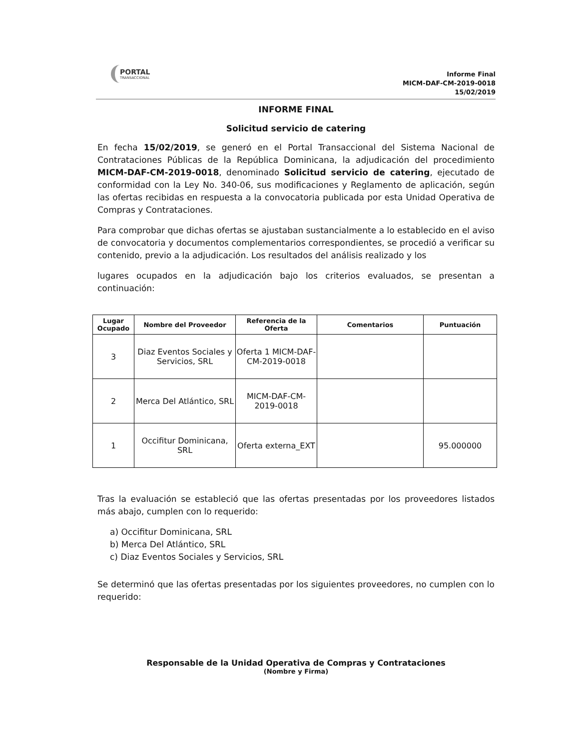PORTAL
TRANSACCIONAL
Informe Final
MICM-DAF-CM-2019-0018
15/02/2019
INFORME FINAL
Solicitud servicio de catering
En fecha 15/02/2019, se generó en el Portal Transaccional del Sistema Nacional de Contrataciones Públicas de la República Dominicana, la adjudicación del procedimiento MICM-DAF-CM-2019-0018, denominado Solicitud servicio de catering, ejecutado de conformidad con la Ley No. 340-06, sus modificaciones y Reglamento de aplicación, según las ofertas recibidas en respuesta a la convocatoria publicada por esta Unidad Operativa de Compras y Contrataciones.
Para comprobar que dichas ofertas se ajustaban sustancialmente a lo establecido en el aviso de convocatoria y documentos complementarios correspondientes, se procedió a verificar su contenido, previo a la adjudicación. Los resultados del análisis realizado y los
lugares ocupados en la adjudicación bajo los criterios evaluados, se presentan a continuación:
| Lugar Ocupado | Nombre del Proveedor | Referencia de la Oferta | Comentarios | Puntuación |
| --- | --- | --- | --- | --- |
| 3 | Diaz Eventos Sociales y Servicios, SRL | Oferta 1 MICM-DAF-CM-2019-0018 | | |
| 2 | Merca Del Atlántico, SRL | MICM-DAF-CM-2019-0018 | | |
| 1 | Occifitur Dominicana, SRL | Oferta externa_EXT | | 95.000000 |
Tras la evaluación se estableció que las ofertas presentadas por los proveedores listados más abajo, cumplen con lo requerido:
a) Occifitur Dominicana, SRL
b) Merca Del Atlántico, SRL
c) Diaz Eventos Sociales y Servicios, SRL
Se determinó que las ofertas presentadas por los siguientes proveedores, no cumplen con lo requerido:
Responsable de la Unidad Operativa de Compras y Contrataciones
(Nombre y Firma)